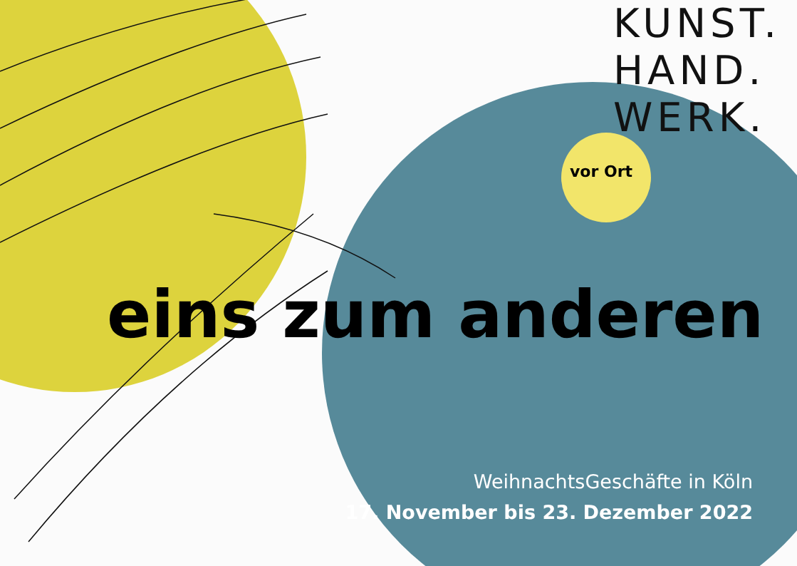KUNST.
HAND.
WERK.
vor Ort
eins zum anderen
WeihnachtsGeschäfte in Köln
17. November bis 23. Dezember 2022